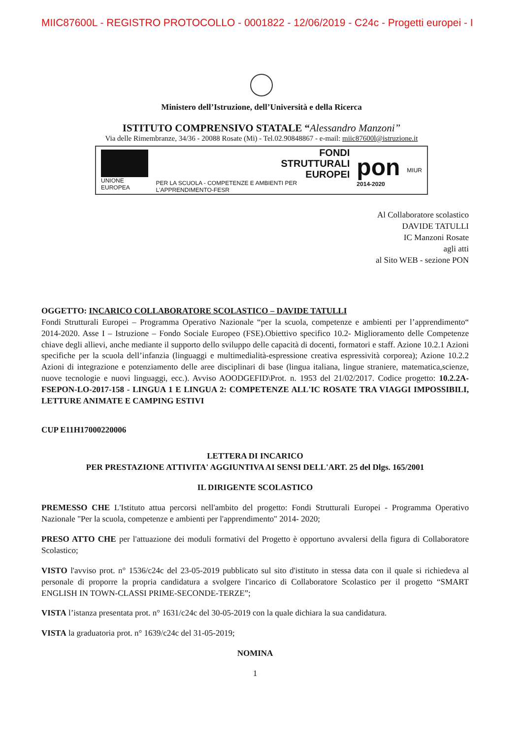MIIC87600L - REGISTRO PROTOCOLLO - 0001822 - 12/06/2019 - C24c - Progetti europei - I
Ministero dell’Istruzione, dell’Università e della Ricerca
ISTITUTO COMPRENSIVO STATALE “Alessandro Manzoni”
Via delle Rimembranze, 34/36 - 20088 Rosate (Mi) - Tel.02.90848867 - e-mail: miic87600l@istruzione.it
UNIONE EUROPEA
FONDI
STRUTTURALI
EUROPEI
PER LA SCUOLA - COMPETENZE E AMBIENTI PER L'APPRENDIMENTO-FESR
pon
2014-2020
MIUR
Al Collaboratore scolastico
DAVIDE TATULLI
IC Manzoni Rosate
agli atti
al Sito WEB - sezione PON
OGGETTO: INCARICO COLLABORATORE SCOLASTICO – DAVIDE TATULLI
Fondi Strutturali Europei – Programma Operativo Nazionale “per la scuola, competenze e ambienti per l’apprendimento“ 2014-2020. Asse I – Istruzione – Fondo Sociale Europeo (FSE).Obiettivo specifico 10.2- Miglioramento delle Competenze chiave degli allievi, anche mediante il supporto dello sviluppo delle capacità di docenti, formatori e staff. Azione 10.2.1 Azioni specifiche per la scuola dell’infanzia (linguaggi e multimedialità-espressione creativa espressività corporea); Azione 10.2.2 Azioni di integrazione e potenziamento delle aree disciplinari di base (lingua italiana, lingue straniere, matematica,scienze, nuove tecnologie e nuovi linguaggi, ecc.). Avviso AOODGEFID\Prot. n. 1953 del 21/02/2017. Codice progetto: 10.2.2A-FSEPON-LO-2017-158 - LINGUA 1 E LINGUA 2: COMPETENZE ALL'IC ROSATE TRA VIAGGI IMPOSSIBILI, LETTURE ANIMATE E CAMPING ESTIVI
CUP E11H17000220006
LETTERA DI INCARICO
PER PRESTAZIONE ATTIVITA' AGGIUNTIVA AI SENSI DELL'ART. 25 del Dlgs. 165/2001
IL DIRIGENTE SCOLASTICO
PREMESSO CHE L'Istituto attua percorsi nell'ambito del progetto: Fondi Strutturali Europei - Programma Operativo Nazionale "Per la scuola, competenze e ambienti per l'apprendimento" 2014- 2020;
PRESO ATTO CHE per l'attuazione dei moduli formativi del Progetto è opportuno avvalersi della figura di Collaboratore Scolastico;
VISTO l'avviso prot. n° 1536/c24c del 23-05-2019 pubblicato sul sito d'istituto in stessa data con il quale si richiedeva al personale di proporre la propria candidatura a svolgere l'incarico di Collaboratore Scolastico per il progetto “SMART ENGLISH IN TOWN-CLASSI PRIME-SECONDE-TERZE”;
VISTA l’istanza presentata prot. n° 1631/c24c del 30-05-2019 con la quale dichiara la sua candidatura.
VISTA la graduatoria prot. n° 1639/c24c del 31-05-2019;
NOMINA
1